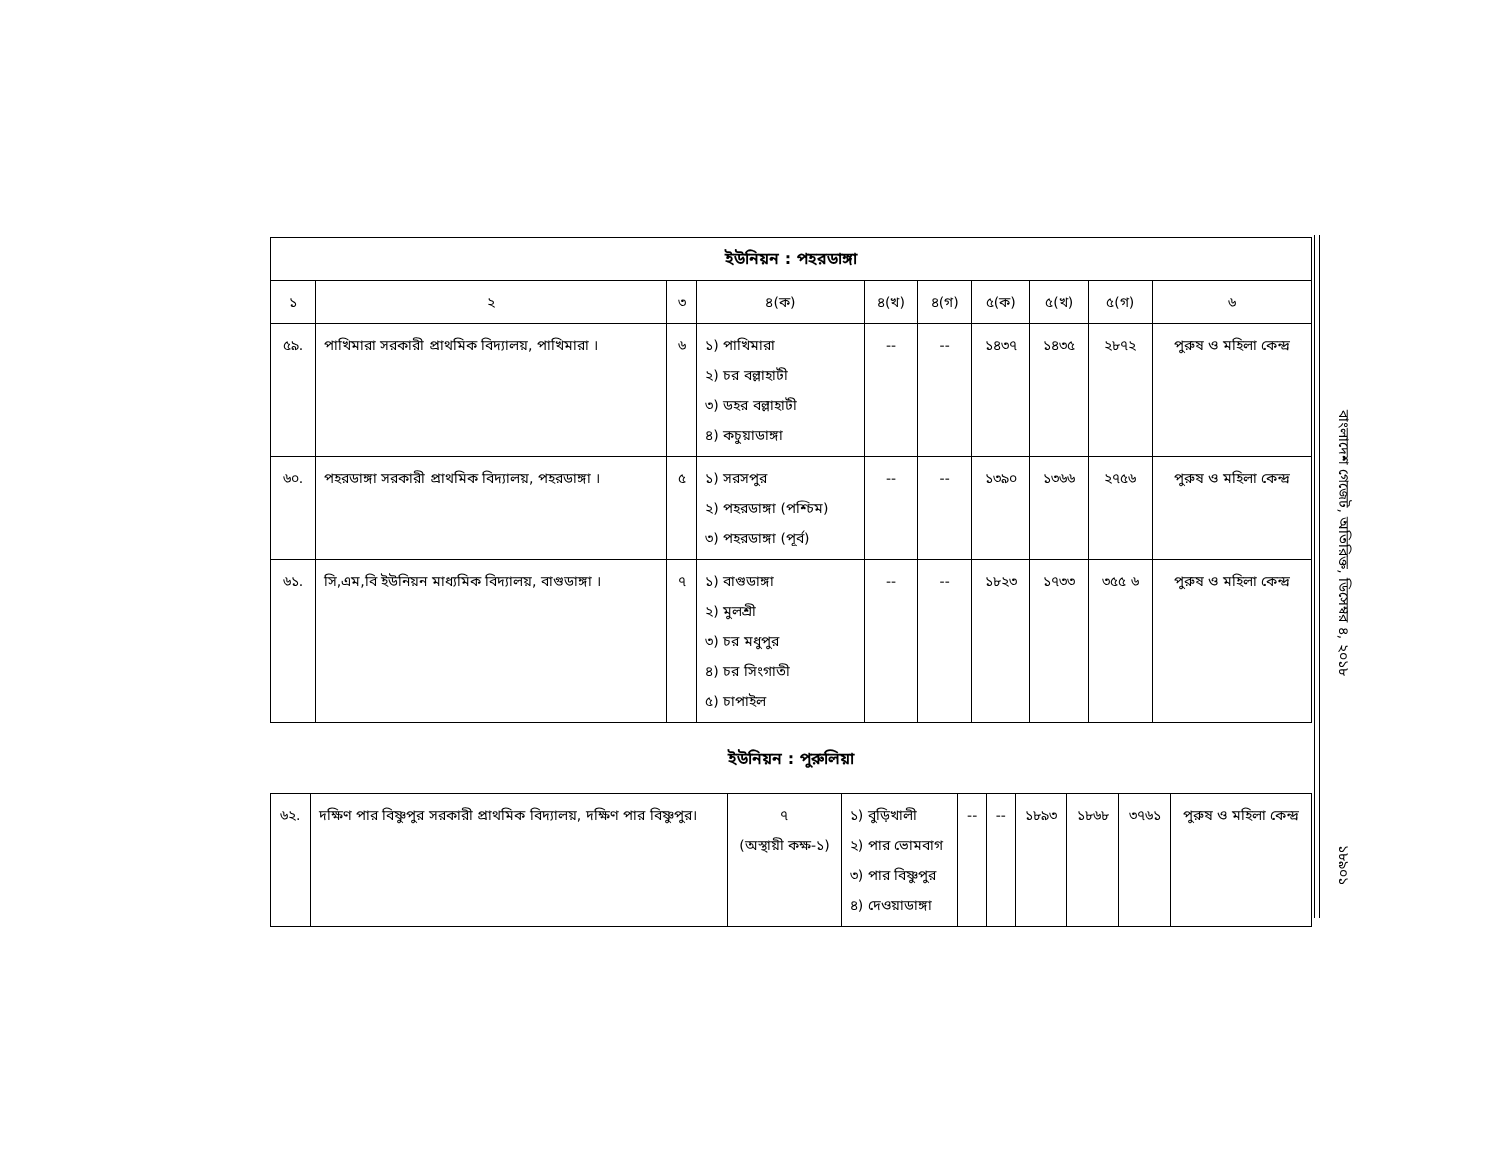| ইউনিয়ন : পহরডাঙ্গা | | | | | | | | | |
| --- | --- | --- | --- | --- | --- | --- | --- | --- | --- |
| ১ | ২ | ৩ | ৪(ক) | ৪(খ) | ৪(গ) | ৫(ক) | ৫(খ) | ৫(গ) | ৬ |
| ৫৯. | পাখিমারা সরকারী প্রাথমিক বিদ্যালয়, পাখিমারা । | ৬ | ১) পাখিমারা ২) চর বল্লাহাটী ৩) ডহর বল্লাহাটী ৪) কচুয়াডাঙ্গা | -- | -- | ১৪৩৭ | ১৪৩৫ | ২৮৭২ | পুরুষ ও মহিলা কেন্দ্র |
| ৬০. | পহরডাঙ্গা সরকারী প্রাথমিক বিদ্যালয়, পহরডাঙ্গা । | ৫ | ১) সরসপুর ২) পহরডাঙ্গা (পশ্চিম) ৩) পহরডাঙ্গা (পূর্ব) | -- | -- | ১৩৯০ | ১৩৬৬ | ২৭৫৬ | পুরুষ ও মহিলা কেন্দ্র |
| ৬১. | সি,এম,বি ইউনিয়ন মাধ্যমিক বিদ্যালয়, বাগুডাঙ্গা । | ৭ | ১) বাগুডাঙ্গা ২) মুলশ্রী ৩) চর মধুপুর ৪) চর সিংগাতী ৫) চাপাইল | -- | -- | ১৮২৩ | ১৭৩৩ | ৩৫৫ ৬ | পুরুষ ও মহিলা কেন্দ্র |
ইউনিয়ন : পুরুলিয়া
| ৬২. | দক্ষিণ পার বিষ্ণুপুর সরকারী প্রাথমিক বিদ্যালয়, দক্ষিণ পার বিষ্ণুপুর। | ৭ (অস্থায়ী কক্ষ-১) | ১) বুড়িখালী ২) পার ভোমবাগ ৩) পার বিষ্ণুপুর ৪) দেওয়াডাঙ্গা | -- | -- | ১৮৯৩ | ১৮৬৮ | ৩৭৬১ | পুরুষ ও মহিলা কেন্দ্র |
বাংলাদেশ গেজেট, অতিরিক্ত, ডিসেম্বর ৪, ২০১৮
১৮৯০১